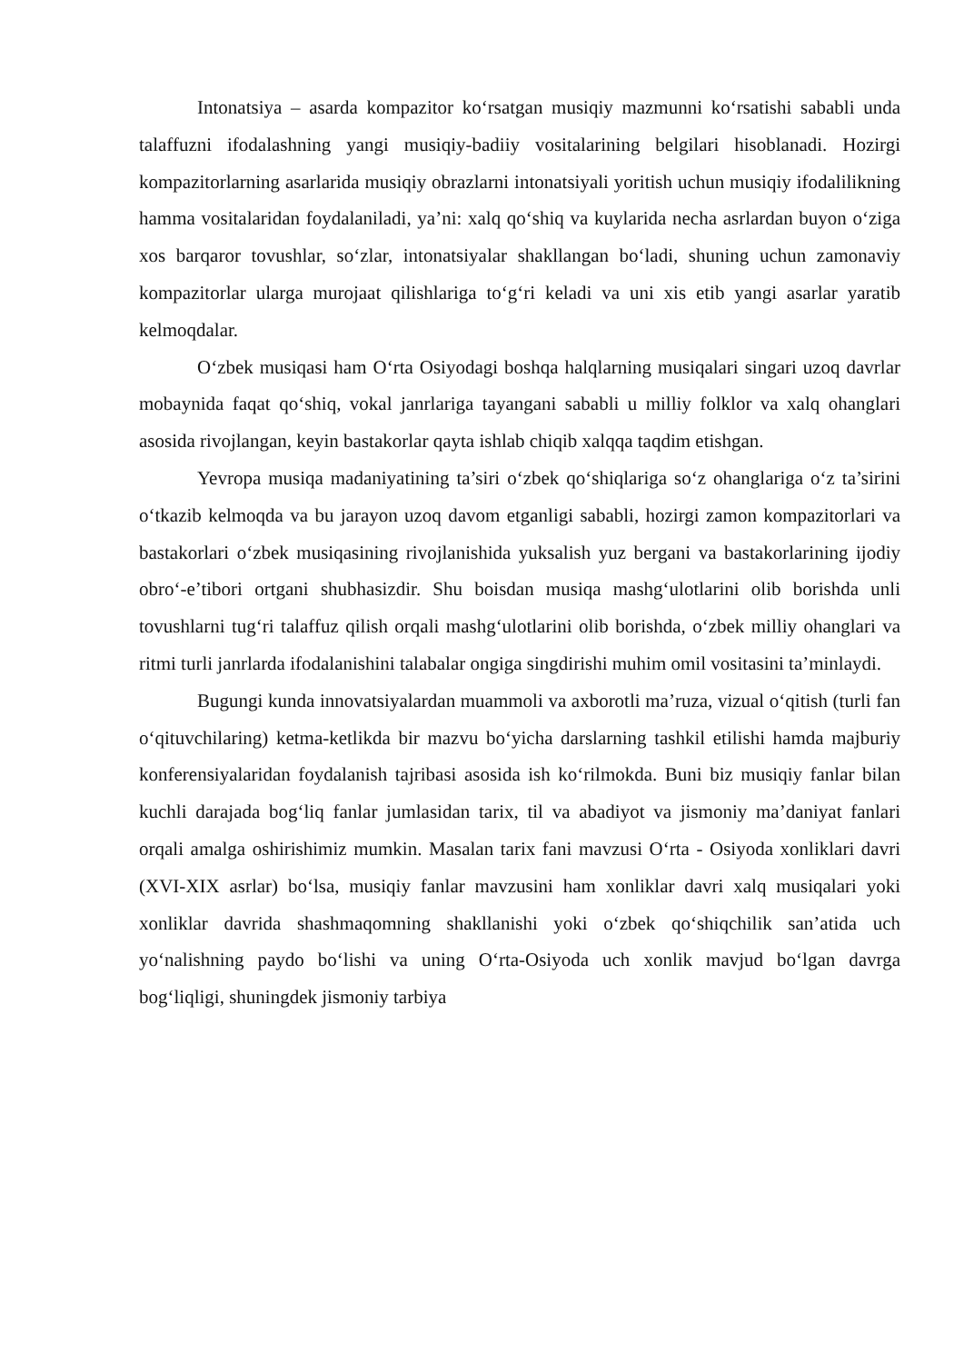Intonatsiya – asarda kompazitor ko‘rsatgan musiqiy mazmunni ko‘rsatishi sababli unda talaffuzni ifodalashning yangi musiqiy-badiiy vositalarining belgilari hisoblanadi. Hozirgi kompazitorlarning asarlarida musiqiy obrazlarni intonatsiyali yoritish uchun musiqiy ifodalilikning hamma vositalaridan foydalaniladi, ya’ni: xalq qo‘shiq va kuylarida necha asrlardan buyon o‘ziga xos barqaror tovushlar, so‘zlar, intonatsiyalar shakllangan bo‘ladi, shuning uchun zamonaviy kompazitorlar ularga murojaat qilishlariga to‘g‘ri keladi va uni xis etib yangi asarlar yaratib kelmoqdalar.
O‘zbek musiqasi ham O‘rta Osiyodagi boshqa halqlarning musiqalari singari uzoq davrlar mobaynida faqat qo‘shiq, vokal janrlariga tayangani sababli u milliy folklor va xalq ohanglari asosida rivojlangan, keyin bastakorlar qayta ishlab chiqib xalqqa taqdim etishgan.
Yevropa musiqa madaniyatining ta’siri o‘zbek qo‘shiqlariga so‘z ohanglariga o‘z ta’sirini o‘tkazib kelmoqda va bu jarayon uzoq davom etganligi sababli, hozirgi zamon kompazitorlari va bastakorlari o‘zbek musiqasining rivojlanishida yuksalish yuz bergani va bastakorlarining ijodiy obro‘-e’tibori ortgani shubhasizdir. Shu boisdan musiqa mashg‘ulotlarini olib borishda unli tovushlarni tug‘ri talaffuz qilish orqali mashg‘ulotlarini olib borishda, o‘zbek milliy ohanglari va ritmi turli janrlarda ifodalanishini talabalar ongiga singdirishi muhim omil vositasini ta’minlaydi.
Bugungi kunda innovatsiyalardan muammoli va axborotli ma’ruza, vizual o‘qitish (turli fan o‘qituvchilaring) ketma-ketlikda bir mazvu bo‘yicha darslarning tashkil etilishi hamda majburiy konferensiyalaridan foydalanish tajribasi asosida ish ko‘rilmokda. Buni biz musiqiy fanlar bilan kuchli darajada bog‘liq fanlar jumlasidan tarix, til va abadiyot va jismoniy ma’daniyat fanlari orqali amalga oshirishimiz mumkin. Masalan tarix fani mavzusi O‘rta - Osiyoda xonliklari davri (XVI-XIX asrlar) bo‘lsa, musiqiy fanlar mavzusini ham xonliklar davri xalq musiqalari yoki xonliklar davrida shashmaqomning shakllanishi yoki o‘zbek qo‘shiqchilik san’atida uch yo‘nalishning paydo bo‘lishi va uning O‘rta-Osiyoda uch xonlik mavjud bo‘lgan davrga bog‘liqligi, shuningdek jismoniy tarbiya